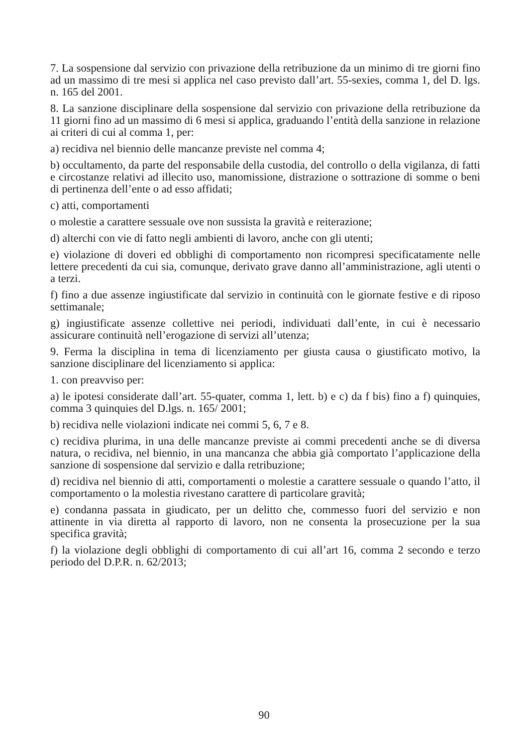7. La sospensione dal servizio con privazione della retribuzione da un minimo di tre giorni fino ad un massimo di tre mesi si applica nel caso previsto dall’art. 55-sexies, comma 1, del D. lgs. n. 165 del 2001.
8. La sanzione disciplinare della sospensione dal servizio con privazione della retribuzione da 11 giorni fino ad un massimo di 6 mesi si applica, graduando l’entità della sanzione in relazione ai criteri di cui al comma 1, per:
a) recidiva nel biennio delle mancanze previste nel comma 4;
b) occultamento, da parte del responsabile della custodia, del controllo o della vigilanza, di fatti e circostanze relativi ad illecito uso, manomissione, distrazione o sottrazione di somme o beni di pertinenza dell’ente o ad esso affidati;
c) atti, comportamenti
o molestie a carattere sessuale ove non sussista la gravità e reiterazione;
d) alterchi con vie di fatto negli ambienti di lavoro, anche con gli utenti;
e) violazione di doveri ed obblighi di comportamento non ricompresi specificatamente nelle lettere precedenti da cui sia, comunque, derivato grave danno all’amministrazione, agli utenti o a terzi.
f) fino a due assenze ingiustificate dal servizio in continuità con le giornate festive e di riposo settimanale;
g) ingiustificate assenze collettive nei periodi, individuati dall’ente, in cui è necessario assicurare continuità nell’erogazione di servizi all’utenza;
9. Ferma la disciplina in tema di licenziamento per giusta causa o giustificato motivo, la sanzione disciplinare del licenziamento si applica:
1. con preavviso per:
a) le ipotesi considerate dall’art. 55-quater, comma 1, lett. b) e c) da f bis) fino a f) quinquies, comma 3 quinquies del D.lgs. n. 165/ 2001;
b) recidiva nelle violazioni indicate nei commi 5, 6, 7 e 8.
c) recidiva plurima, in una delle mancanze previste ai commi precedenti anche se di diversa natura, o recidiva, nel biennio, in una mancanza che abbia già comportato l’applicazione della sanzione di sospensione dal servizio e dalla retribuzione;
d) recidiva nel biennio di atti, comportamenti o molestie a carattere sessuale o quando l’atto, il comportamento o la molestia rivestano carattere di particolare gravità;
e) condanna passata in giudicato, per un delitto che, commesso fuori del servizio e non attinente in via diretta al rapporto di lavoro, non ne consenta la prosecuzione per la sua specifica gravità;
f) la violazione degli obblighi di comportamento di cui all’art 16, comma 2 secondo e terzo periodo del D.P.R. n. 62/2013;
90